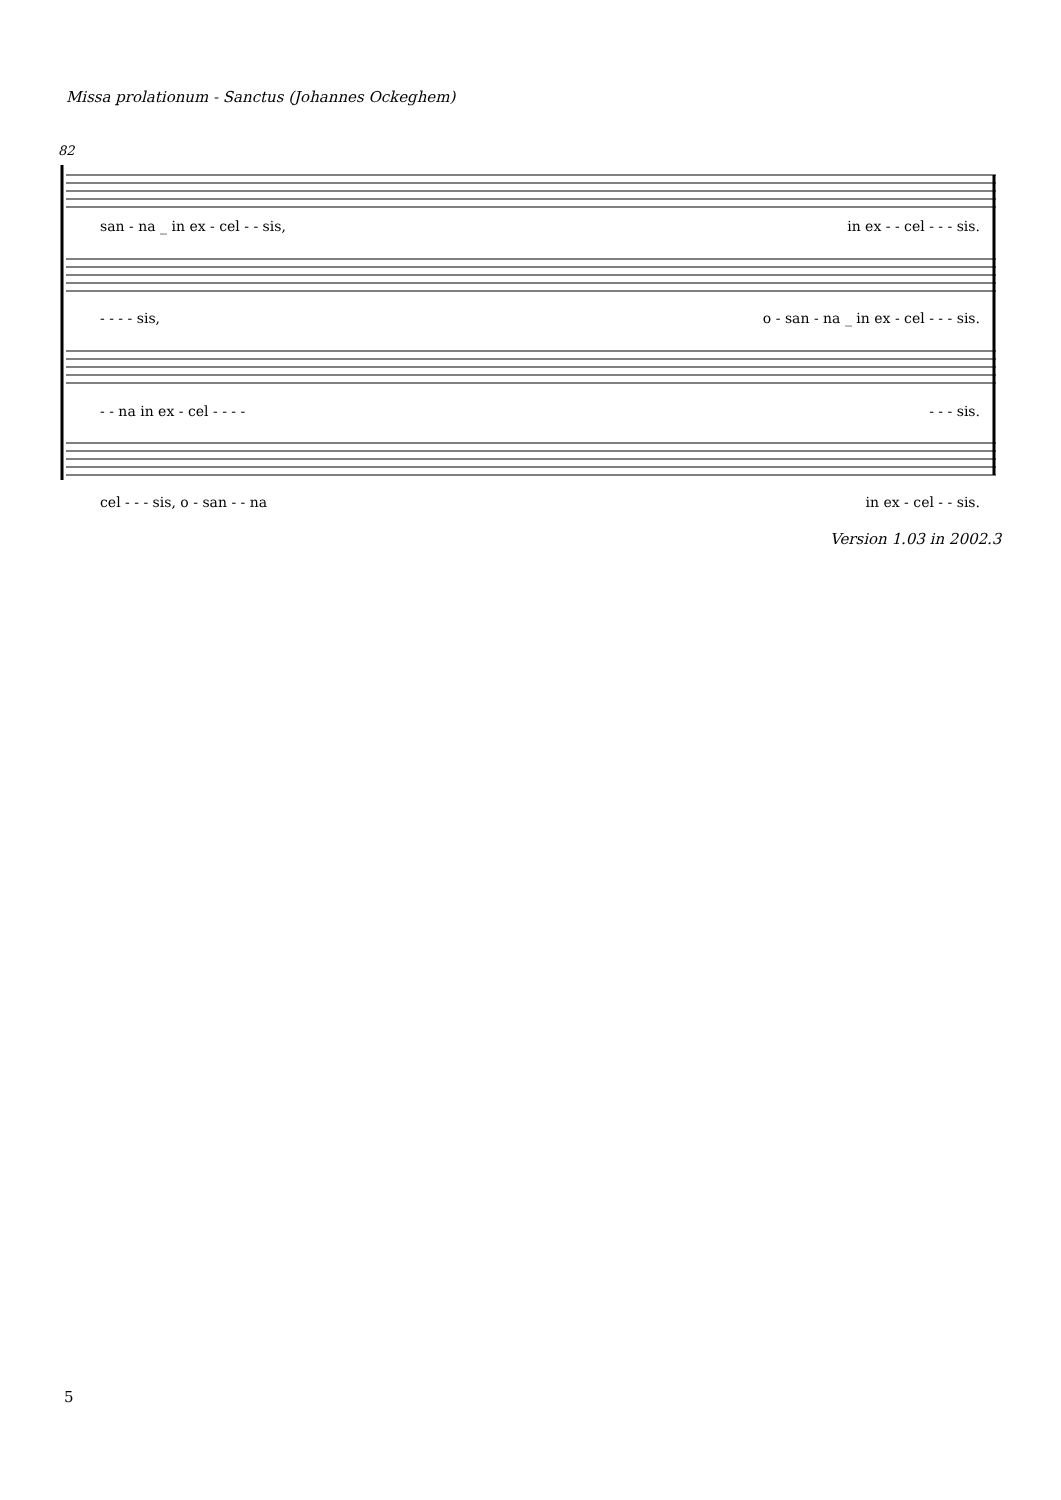Missa prolationum - Sanctus (Johannes Ockeghem)
82
san - na _ in ex - cel - - sis, in ex - - cel - - - sis.
- - - - sis, o - san - na _ in ex - cel - - - sis.
- - na in ex - cel - - - - - - - sis.
cel - - - sis, o - san - - na in ex - cel - - sis.
Version 1.03 in 2002.3
5